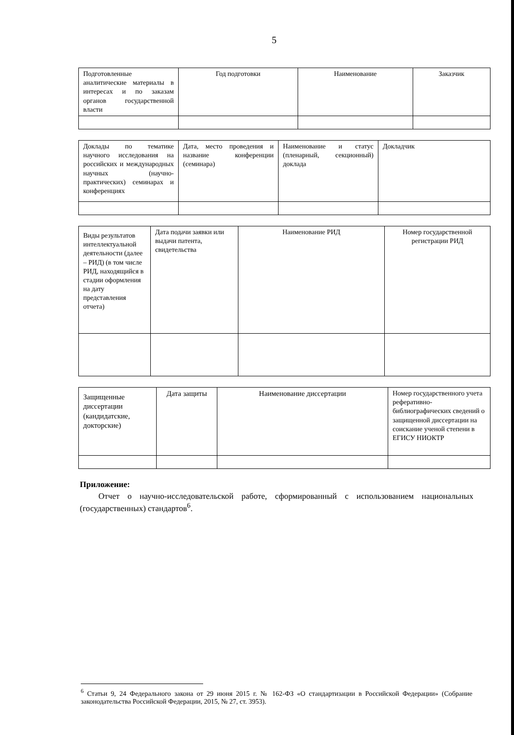5
| Подготовленные аналитические материалы в интересах и по заказам органов государственной власти | Год подготовки | Наименование | Заказчик |
| Доклады по тематике научного исследования на российских и международных научных (научно-практических) семинарах и конференциях | Дата, место проведения и название конференции (семинара) | Наименование и статус (пленарный, секционный) доклада | Докладчик |
| Виды результатов интеллектуальной деятельности (далее – РИД) (в том числе РИД, находящийся в стадии оформления на дату представления отчета) | Дата подачи заявки или выдачи патента, свидетельства | Наименование РИД | Номер государственной регистрации РИД |
| Защищенные диссертации (кандидатские, докторские) | Дата защиты | Наименование диссертации | Номер государственного учета реферативно-библиографических сведений о защищенной диссертации на соискание ученой степени в ЕГИСУ НИОКТР |
Приложение:
Отчет о научно-исследовательской работе, сформированный с использованием национальных (государственных) стандартов<sup>6</sup>.
<sup>6</sup> Статьи 9, 24 Федерального закона от 29 июня 2015 г. № 162-ФЗ «О стандартизации в Российской Федерации» (Собрание законодательства Российской Федерации, 2015, № 27, ст. 3953).